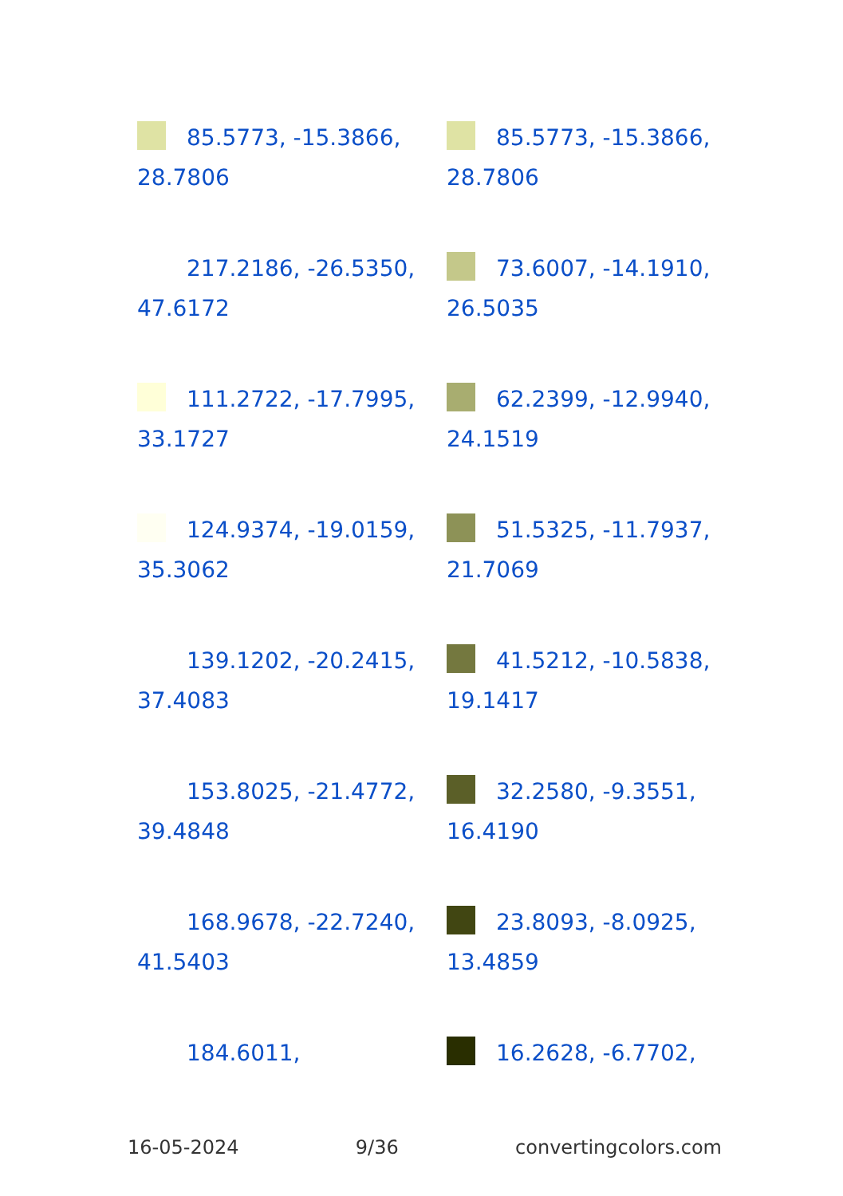85.5773, -15.3866, 28.7806
85.5773, -15.3866, 28.7806
217.2186, -26.5350, 47.6172
73.6007, -14.1910, 26.5035
111.2722, -17.7995, 33.1727
62.2399, -12.9940, 24.1519
124.9374, -19.0159, 35.3062
51.5325, -11.7937, 21.7069
139.1202, -20.2415, 37.4083
41.5212, -10.5838, 19.1417
153.8025, -21.4772, 39.4848
32.2580, -9.3551, 16.4190
168.9678, -22.7240, 41.5403
23.8093, -8.0925, 13.4859
184.6011,
16.2628, -6.7702,
16-05-2024 9/36 convertingcolors.com